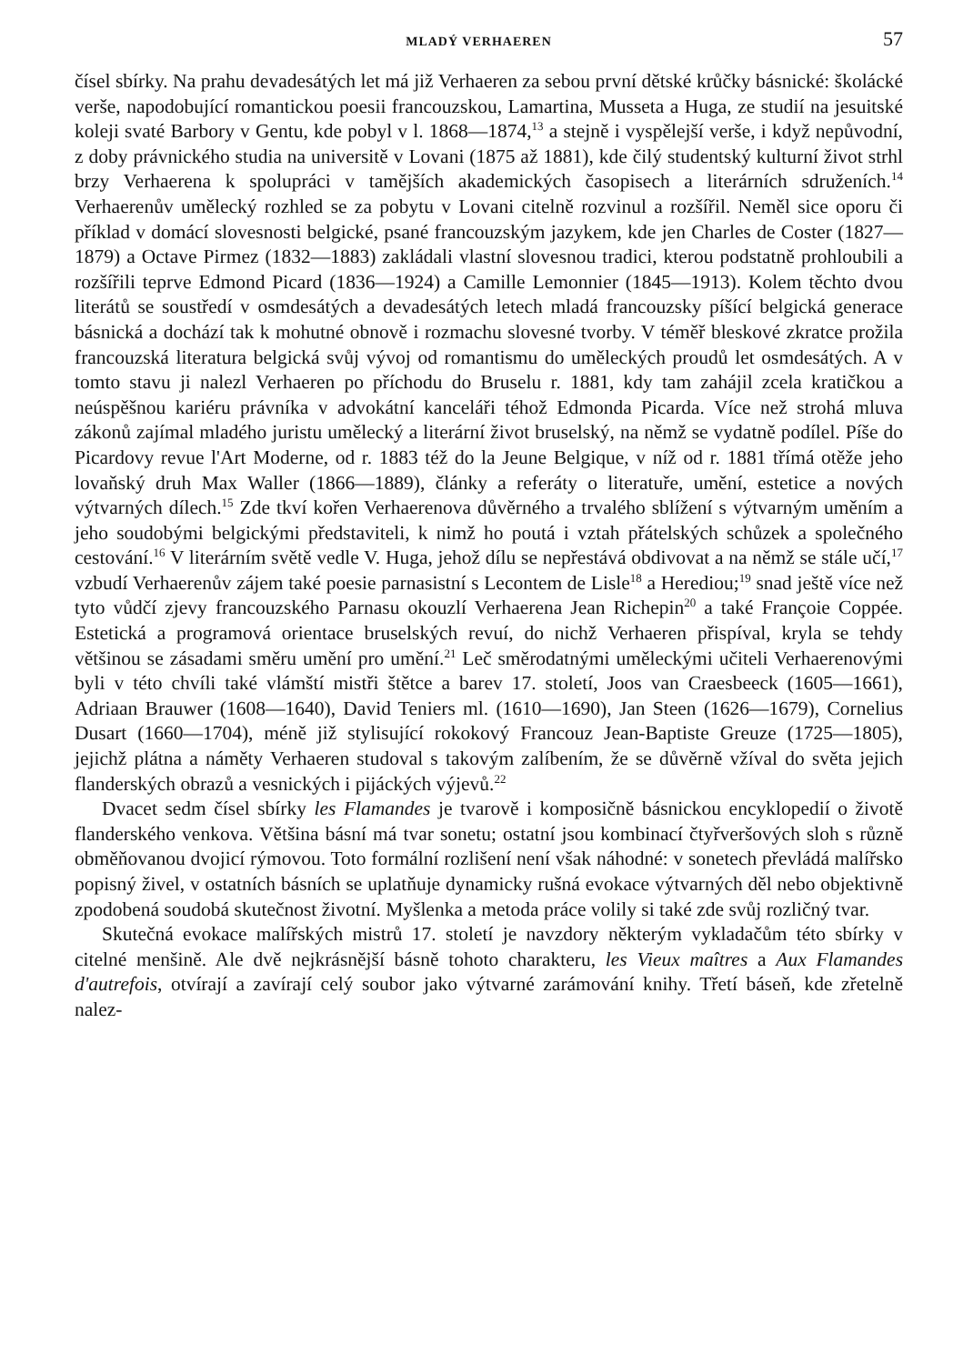MLADÝ VERHAEREN 57
čísel sbírky. Na prahu devadesátých let má již Verhaeren za sebou první dětské krůčky básnické: školácké verše, napodobující romantickou poesii francouzskou, Lamartina, Musseta a Huga, ze studií na jesuitské koleji svaté Barbory v Gentu, kde pobyl v l. 1868—1874,<sup>13</sup> a stejně i vyspělejší verše, i když nepůvodní, z doby právnického studia na universitě v Lovani (1875 až 1881), kde čilý studentský kulturní život strhl brzy Verhaerena k spolupráci v tamějších akademických časopisech a literárních sdruženích.<sup>14</sup> Verhaerenův umělecký rozhled se za pobytu v Lovani citelně rozvinul a rozšířil. Neměl sice oporu či příklad v domácí slovesnosti belgické, psané francouzským jazykem, kde jen Charles de Coster (1827—1879) a Octave Pirmez (1832—1883) zakládali vlastní slovesnou tradici, kterou podstatně prohloubili a rozšířili teprve Edmond Picard (1836—1924) a Camille Lemonnier (1845—1913). Kolem těchto dvou literátů se soustředí v osmdesátých a devadesátých letech mladá francouzsky píšící belgická generace básnická a dochází tak k mohutné obnově i rozmachu slovesné tvorby. V téměř bleskové zkratce prožila francouzská literatura belgická svůj vývoj od romantismu do uměleckých proudů let osmdesátých. A v tomto stavu ji nalezl Verhaeren po příchodu do Bruselu r. 1881, kdy tam zahájil zcela kratičkou a neúspěšnou kariéru právníka v advokátní kanceláři téhož Edmonda Picarda. Více než strohá mluva zákonů zajímal mladého juristu umělecký a literární život bruselský, na němž se vydatně podílel. Píše do Picardovy revue l'Art Moderne, od r. 1883 též do la Jeune Belgique, v níž od r. 1881 třímá otěže jeho lovaňský druh Max Waller (1866—1889), články a referáty o literatuře, umění, estetice a nových výtvarných dílech.<sup>15</sup> Zde tkví kořen Verhaerenova důvěrného a trvalého sblížení s výtvarným uměním a jeho soudobými belgickými představiteli, k nimž ho poutá i vztah přátelských schůzek a společného cestování.<sup>16</sup> V literárním světě vedle V. Huga, jehož dílu se nepřestává obdivovat a na němž se stále učí,<sup>17</sup> vzbudí Verhaerenův zájem také poesie parnasistní s Lecontem de Lisle<sup>18</sup> a Herediou;<sup>19</sup> snad ještě více než tyto vůdčí zjevy francouzského Parnasu okouzlí Verhaerena Jean Richepin<sup>20</sup> a také Françoie Coppée. Estetická a programová orientace bruselských revuí, do nichž Verhaeren přispíval, kryla se tehdy většinou se zásadami směru umění pro umění.<sup>21</sup> Leč směrodatnými uměleckými učiteli Verhaerenovými byli v této chvíli také vlámští mistři štětce a barev 17. století, Joos van Craesbeeck (1605—1661), Adriaan Brauwer (1608—1640), David Teniers ml. (1610—1690), Jan Steen (1626—1679), Cornelius Dusart (1660—1704), méně již stylisující rokokový Francouz Jean-Baptiste Greuze (1725—1805), jejichž plátna a náměty Verhaeren studoval s takovým zalíbením, že se důvěrně vžíval do světa jejich flanderských obrazů a vesnických i pijáckých výjevů.<sup>22</sup>
Dvacet sedm čísel sbírky les Flamandes je tvarově i komposičně básnickou encyklopedií o životě flanderského venkova. Většina básní má tvar sonetu; ostatní jsou kombinací čtyřveršových sloh s různě obměňovanou dvojicí rýmovou. Toto formální rozlišení není však náhodné: v sonetech převládá malířsko popisný živel, v ostatních básních se uplatňuje dynamicky rušná evokace výtvarných děl nebo objektivně zpodobená soudobá skutečnost životní. Myšlenka a metoda práce volily si také zde svůj rozličný tvar.
Skutečná evokace malířských mistrů 17. století je navzdory některým vykladačům této sbírky v citelné menšině. Ale dvě nejkrásnější básně tohoto charakteru, les Vieux maîtres a Aux Flamandes d'autrefois, otvírají a zavírají celý soubor jako výtvarné zarámování knihy. Třetí báseň, kde zřetelně nalez-